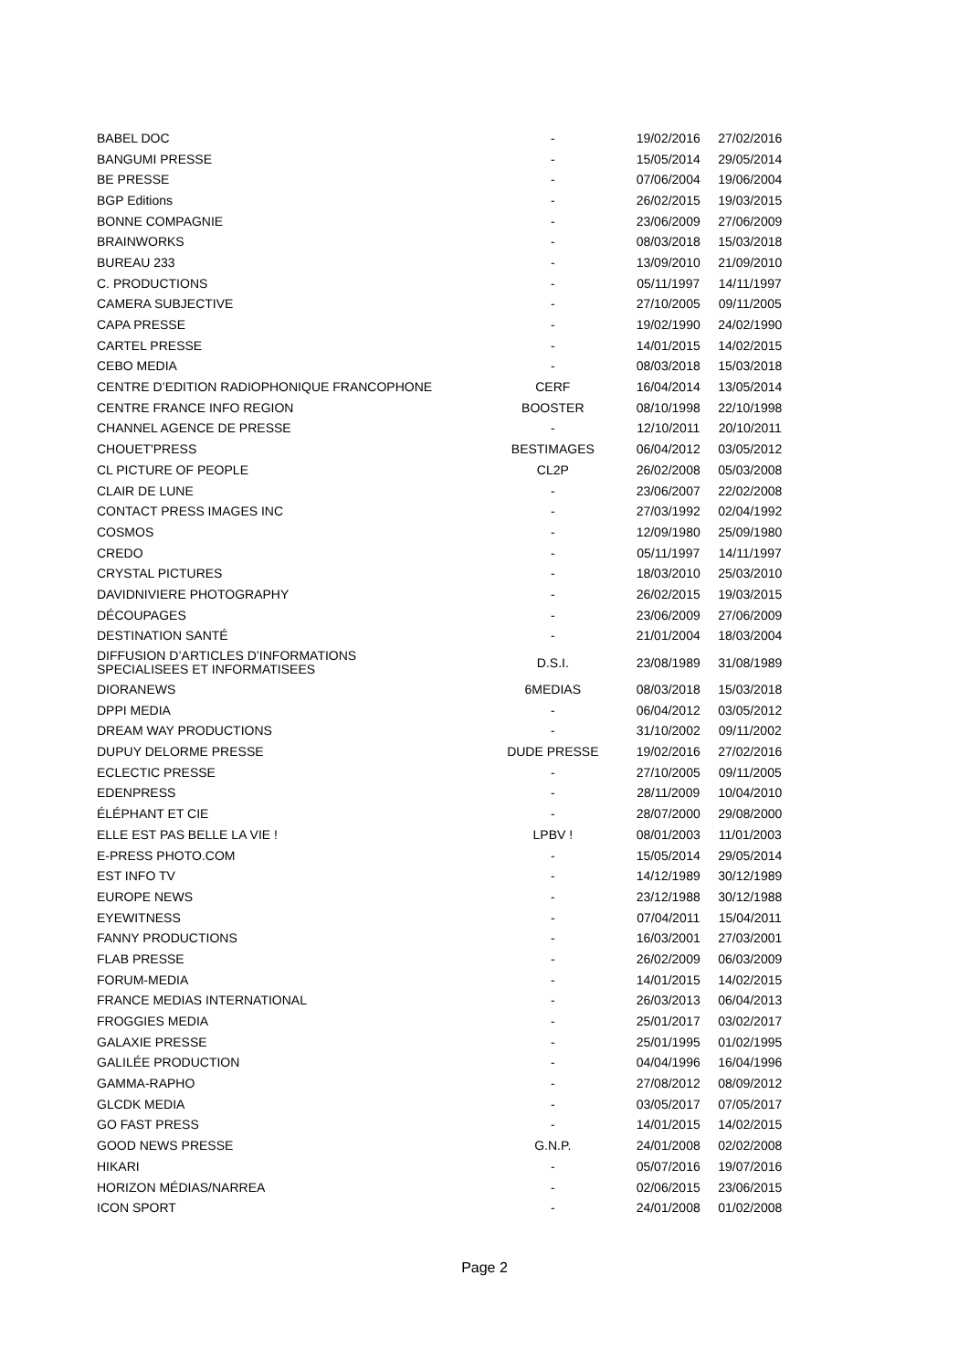| BABEL DOC | - | 19/02/2016 | 27/02/2016 |
| BANGUMI PRESSE | - | 15/05/2014 | 29/05/2014 |
| BE PRESSE | - | 07/06/2004 | 19/06/2004 |
| BGP Editions | - | 26/02/2015 | 19/03/2015 |
| BONNE COMPAGNIE | - | 23/06/2009 | 27/06/2009 |
| BRAINWORKS | - | 08/03/2018 | 15/03/2018 |
| BUREAU 233 | - | 13/09/2010 | 21/09/2010 |
| C. PRODUCTIONS | - | 05/11/1997 | 14/11/1997 |
| CAMERA SUBJECTIVE | - | 27/10/2005 | 09/11/2005 |
| CAPA PRESSE | - | 19/02/1990 | 24/02/1990 |
| CARTEL PRESSE | - | 14/01/2015 | 14/02/2015 |
| CEBO MEDIA | - | 08/03/2018 | 15/03/2018 |
| CENTRE D’EDITION RADIOPHONIQUE FRANCOPHONE | CERF | 16/04/2014 | 13/05/2014 |
| CENTRE FRANCE INFO REGION | BOOSTER | 08/10/1998 | 22/10/1998 |
| CHANNEL AGENCE DE PRESSE | - | 12/10/2011 | 20/10/2011 |
| CHOUET'PRESS | BESTIMAGES | 06/04/2012 | 03/05/2012 |
| CL PICTURE OF PEOPLE | CL2P | 26/02/2008 | 05/03/2008 |
| CLAIR DE LUNE | - | 23/06/2007 | 22/02/2008 |
| CONTACT PRESS IMAGES INC | - | 27/03/1992 | 02/04/1992 |
| COSMOS | - | 12/09/1980 | 25/09/1980 |
| CREDO | - | 05/11/1997 | 14/11/1997 |
| CRYSTAL PICTURES | - | 18/03/2010 | 25/03/2010 |
| DAVIDNIVIERE PHOTOGRAPHY | - | 26/02/2015 | 19/03/2015 |
| DÉCOUPAGES | - | 23/06/2009 | 27/06/2009 |
| DESTINATION SANTÉ | - | 21/01/2004 | 18/03/2004 |
| DIFFUSION D’ARTICLES D’INFORMATIONS SPECIALISEES ET INFORMATISEES | D.S.I. | 23/08/1989 | 31/08/1989 |
| DIORANEWS | 6MEDIAS | 08/03/2018 | 15/03/2018 |
| DPPI MEDIA | - | 06/04/2012 | 03/05/2012 |
| DREAM WAY PRODUCTIONS | - | 31/10/2002 | 09/11/2002 |
| DUPUY DELORME PRESSE | DUDE PRESSE | 19/02/2016 | 27/02/2016 |
| ECLECTIC PRESSE | - | 27/10/2005 | 09/11/2005 |
| EDENPRESS | - | 28/11/2009 | 10/04/2010 |
| ÉLÉPHANT ET CIE | - | 28/07/2000 | 29/08/2000 |
| ELLE EST PAS BELLE LA VIE ! | LPBV ! | 08/01/2003 | 11/01/2003 |
| E-PRESS PHOTO.COM | - | 15/05/2014 | 29/05/2014 |
| EST INFO TV | - | 14/12/1989 | 30/12/1989 |
| EUROPE NEWS | - | 23/12/1988 | 30/12/1988 |
| EYEWITNESS | - | 07/04/2011 | 15/04/2011 |
| FANNY PRODUCTIONS | - | 16/03/2001 | 27/03/2001 |
| FLAB PRESSE | - | 26/02/2009 | 06/03/2009 |
| FORUM-MEDIA | - | 14/01/2015 | 14/02/2015 |
| FRANCE MEDIAS INTERNATIONAL | - | 26/03/2013 | 06/04/2013 |
| FROGGIES MEDIA | - | 25/01/2017 | 03/02/2017 |
| GALAXIE PRESSE | - | 25/01/1995 | 01/02/1995 |
| GALILÉE PRODUCTION | - | 04/04/1996 | 16/04/1996 |
| GAMMA-RAPHO | - | 27/08/2012 | 08/09/2012 |
| GLCDK MEDIA | - | 03/05/2017 | 07/05/2017 |
| GO FAST PRESS | - | 14/01/2015 | 14/02/2015 |
| GOOD NEWS PRESSE | G.N.P. | 24/01/2008 | 02/02/2008 |
| HIKARI | - | 05/07/2016 | 19/07/2016 |
| HORIZON MÉDIAS/NARREA | - | 02/06/2015 | 23/06/2015 |
| ICON SPORT | - | 24/01/2008 | 01/02/2008 |
Page 2